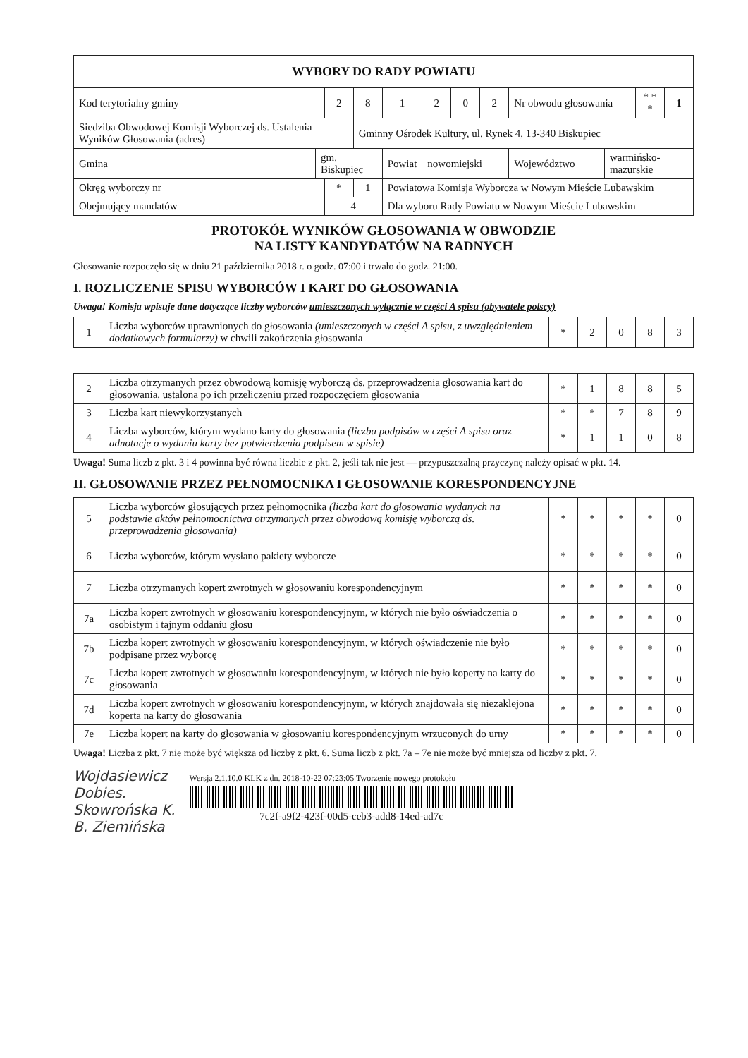| WYBORY DO RADY POWIATU | | | | | | | | | | | |
| Kod terytorialny gminy | | 2 | 8 | 1 | 2 | 0 | 2 | Nr obwodu głosowania | | * * * | 1 |
| Siedziba Obwodowej Komisji Wyborczej ds. Ustalenia Wyników Głosowania (adres) | | | Gminny Ośrodek Kultury, ul. Rynek 4, 13-340 Biskupiec | | | | | | | | |
| Gmina | gm. Biskupiec | | | Powiat | nowomiejski | | | Województwo | warmińsko-mazurskie | | |
| Okręg wyborczy nr | | * | 1 | Powiatowa Komisja Wyborcza w Nowym Mieście Lubawskim | | | | | | | |
| Obejmujący mandatów | | 4 | | Dla wyboru Rady Powiatu w Nowym Mieście Lubawskim | | | | | | | |
PROTOKÓŁ WYNIKÓW GŁOSOWANIA W OBWODZIE
NA LISTY KANDYDATÓW NA RADNYCH
Głosowanie rozpoczęło się w dniu 21 października 2018 r. o godz. 07:00 i trwało do godz. 21:00.
I. ROZLICZENIE SPISU WYBORCÓW I KART DO GŁOSOWANIA
Uwaga! Komisja wpisuje dane dotyczące liczby wyborców umieszczonych wyłącznie w części A spisu (obywatele polscy)
| 1 | Liczba wyborców uprawnionych do głosowania (umieszczonych w części A spisu, z uwzględnieniem dodatkowych formularzy) w chwili zakończenia głosowania | * | 2 | 0 | 8 | 3 |
| 2 | Liczba otrzymanych przez obwodową komisję wyborczą ds. przeprowadzenia głosowania kart do głosowania, ustalona po ich przeliczeniu przed rozpoczęciem głosowania | * | 1 | 8 | 8 | 5 |
| 3 | Liczba kart niewykorzystanych | * | * | 7 | 8 | 9 |
| 4 | Liczba wyborców, którym wydano karty do głosowania (liczba podpisów w części A spisu oraz adnotacje o wydaniu karty bez potwierdzenia podpisem w spisie) | * | 1 | 1 | 0 | 8 |
Uwaga! Suma liczb z pkt. 3 i 4 powinna być równa liczbie z pkt. 2, jeśli tak nie jest — przypuszczalną przyczynę należy opisać w pkt. 14.
II. GŁOSOWANIE PRZEZ PEŁNOMOCNIKA I GŁOSOWANIE KORESPONDENCYJNE
| 5 | Liczba wyborców głosujących przez pełnomocnika (liczba kart do głosowania wydanych na podstawie aktów pełnomocnictwa otrzymanych przez obwodową komisję wyborczą ds. przeprowadzenia głosowania) | * | * | * | * | 0 |
| 6 | Liczba wyborców, którym wysłano pakiety wyborcze | * | * | * | * | 0 |
| 7 | Liczba otrzymanych kopert zwrotnych w głosowaniu korespondencyjnym | * | * | * | * | 0 |
| 7a | Liczba kopert zwrotnych w głosowaniu korespondencyjnym, w których nie było oświadczenia o osobistym i tajnym oddaniu głosu | * | * | * | * | 0 |
| 7b | Liczba kopert zwrotnych w głosowaniu korespondencyjnym, w których oświadczenie nie było podpisane przez wyborcę | * | * | * | * | 0 |
| 7c | Liczba kopert zwrotnych w głosowaniu korespondencyjnym, w których nie było koperty na karty do głosowania | * | * | * | * | 0 |
| 7d | Liczba kopert zwrotnych w głosowaniu korespondencyjnym, w których znajdowała się niezaklejona koperta na karty do głosowania | * | * | * | * | 0 |
| 7e | Liczba kopert na karty do głosowania w głosowaniu korespondencyjnym wrzuconych do urny | * | * | * | * | 0 |
Uwaga! Liczba z pkt. 7 nie może być większa od liczby z pkt. 6. Suma liczb z pkt. 7a – 7e nie może być mniejsza od liczby z pkt. 7.
Wojdasiewicz
Dobies.
Skowrońska K.
B. Ziemińska
Wersja 2.1.10.0 KLK z dn. 2018-10-22 07:23:05 Tworzenie nowego protokołu
7c2f-a9f2-423f-00d5-ceb3-add8-14ed-ad7c